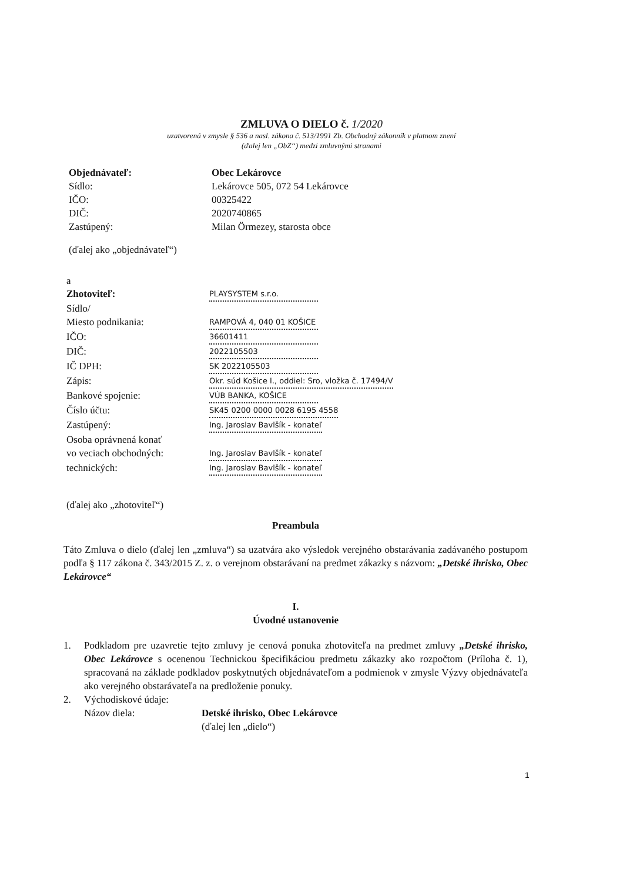ZMLUVA O DIELO č. 1/2020
uzatvorená v zmysle § 536 a nasl. zákona č. 513/1991 Zb. Obchodný zákonník v platnom znení
(ďalej len „ObZ“) medzi zmluvnými stranami
Objednávateľ: Obec Lekárovce
Sídlo: Lekárovce 505, 072 54 Lekárovce
IČO: 00325422
DIČ: 2020740865
Zastúpený: Milan Örmezey, starosta obce
(ďalej ako „objednávateľ“)
a
Zhotoviteľ: PLAYSYSTEM s.r.o.
Sídlo/
Miesto podnikania: RAMPOVÁ 4, 040 01 KOŠICE
IČO: 36601411
DIČ: 2022105503
IČ DPH: SK 2022105503
Zápis: Okr. súd Košice I., oddiel: Sro, vložka č. 17494/V
Bankové spojenie: VÚB BANKA, KOŠICE
Číslo účtu: SK45 0200 0000 0028 6195 4558
Zastúpený: Ing. Jaroslav Bavlšík - konateľ
Osoba oprávnená konať
vo veciach obchodných: Ing. Jaroslav Bavlšík - konateľ
technických: Ing. Jaroslav Bavlšík - konateľ
(ďalej ako „zhotoviteľ“)
Preambula
Táto Zmluva o dielo (ďalej len „zmluva“) sa uzatvára ako výsledok verejného obstarávania zadávaného postupom podľa § 117 zákona č. 343/2015 Z. z. o verejnom obstarávaní na predmet zákazky s názvom: „Detské ihrisko, Obec Lekárovce“
I.
Úvodné ustanovenie
1. Podkladom pre uzavretie tejto zmluvy je cenová ponuka zhotoviteľa na predmet zmluvy „Detské ihrisko, Obec Lekárovce s ocenenou Technickou špecifikáciou predmetu zákazky ako rozpočtom (Príloha č. 1), spracovaná na základe podkladov poskytnutých objednávateľom a podmienok v zmysle Výzvy objednávateľa ako verejného obstarávateľa na predloženie ponuky.
2. Východiskové údaje:
Názov diela: Detské ihrisko, Obec Lekárovce
(ďalej len „dielo“)
1